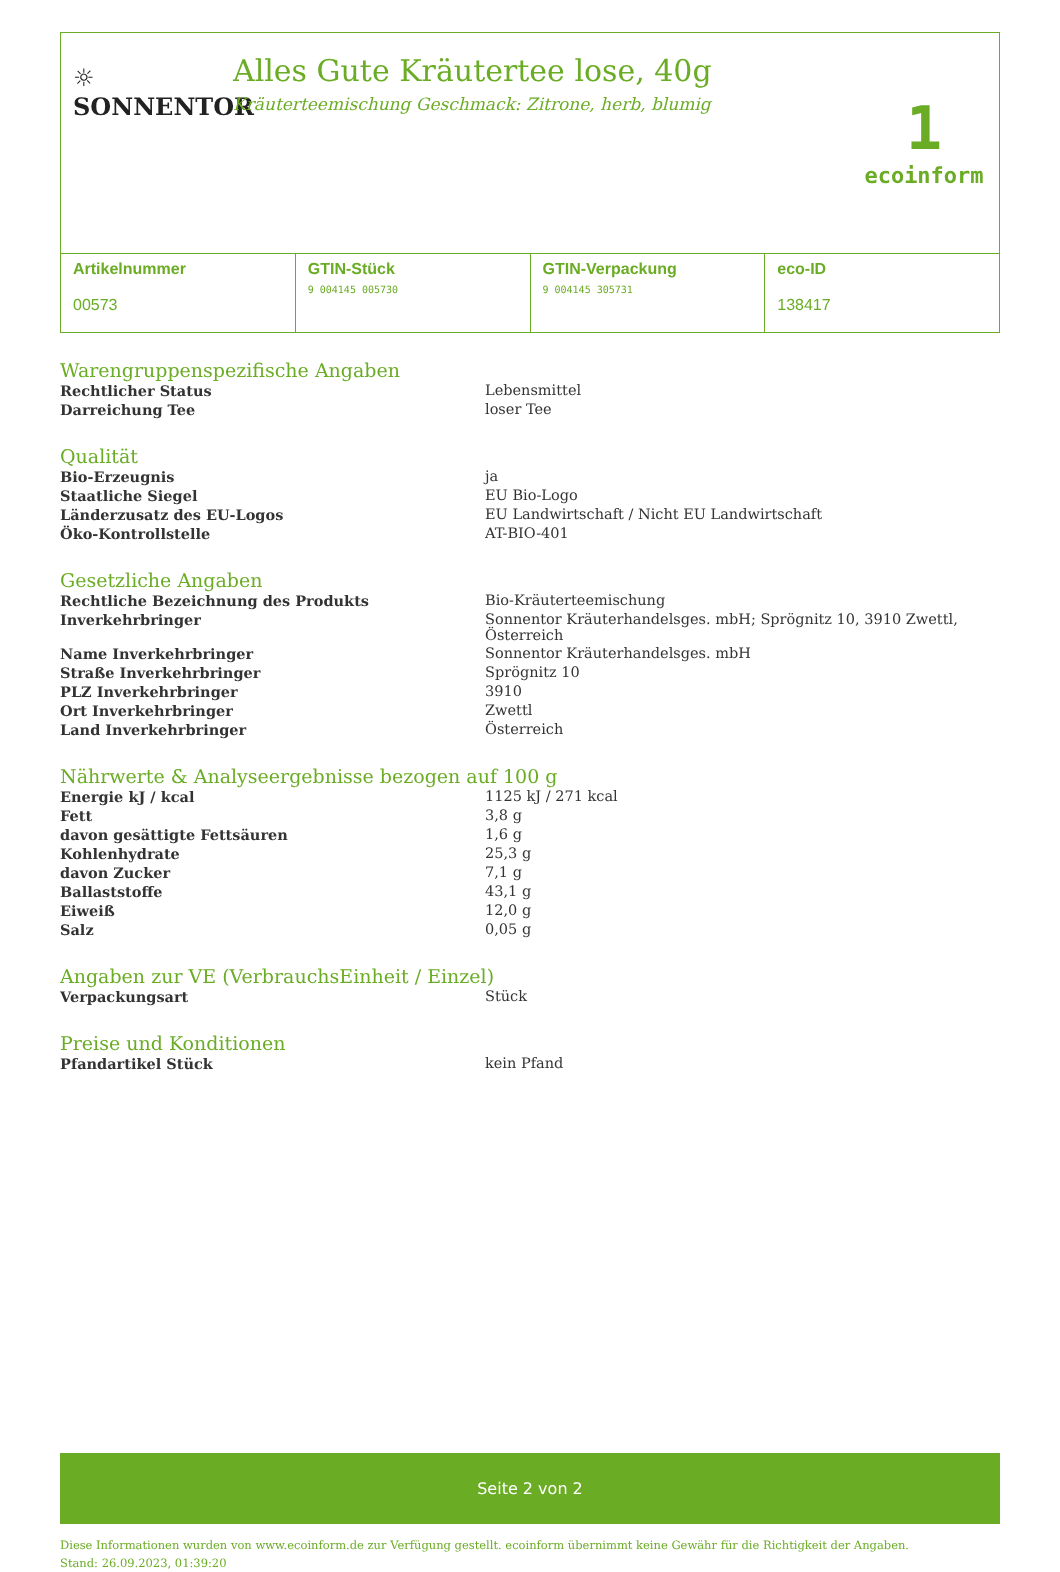☼
SONNENTOR
Alles Gute Kräutertee lose, 40g
Kräuterteemischung Geschmack: Zitrone, herb, blumig
1
ecoinform
Artikelnummer
00573
GTIN-Stück
9 004145 005730
GTIN-Verpackung
9 004145 305731
eco-ID
138417
Warengruppenspezifische Angaben
| Rechtlicher Status | Lebensmittel |
| Darreichung Tee | loser Tee |
Qualität
| Bio-Erzeugnis | ja |
| Staatliche Siegel | EU Bio-Logo |
| Länderzusatz des EU-Logos | EU Landwirtschaft / Nicht EU Landwirtschaft |
| Öko-Kontrollstelle | AT-BIO-401 |
Gesetzliche Angaben
| Rechtliche Bezeichnung des Produkts | Bio-Kräuterteemischung |
| Inverkehrbringer | Sonnentor Kräuterhandelsges. mbH; Sprögnitz 10, 3910 Zwettl, Österreich |
| Name Inverkehrbringer | Sonnentor Kräuterhandelsges. mbH |
| Straße Inverkehrbringer | Sprögnitz 10 |
| PLZ Inverkehrbringer | 3910 |
| Ort Inverkehrbringer | Zwettl |
| Land Inverkehrbringer | Österreich |
Nährwerte & Analyseergebnisse bezogen auf 100 g
| Energie kJ / kcal | 1125 kJ / 271 kcal |
| Fett | 3,8 g |
| davon gesättigte Fettsäuren | 1,6 g |
| Kohlenhydrate | 25,3 g |
| davon Zucker | 7,1 g |
| Ballaststoffe | 43,1 g |
| Eiweiß | 12,0 g |
| Salz | 0,05 g |
Angaben zur VE (VerbrauchsEinheit / Einzel)
| Verpackungsart | Stück |
Preise und Konditionen
| Pfandartikel Stück | kein Pfand |
Seite 2 von 2
Diese Informationen wurden von www.ecoinform.de zur Verfügung gestellt. ecoinform übernimmt keine Gewähr für die Richtigkeit der Angaben.
Stand: 26.09.2023, 01:39:20